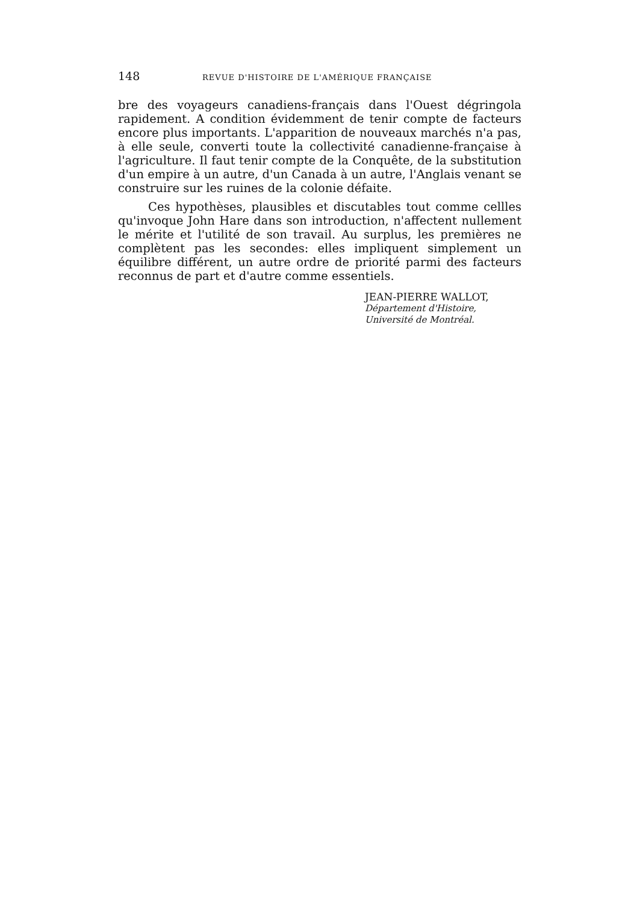148 REVUE D'HISTOIRE DE L'AMÉRIQUE FRANÇAISE
bre des voyageurs canadiens-français dans l'Ouest dégringola rapidement. A condition évidemment de tenir compte de facteurs encore plus importants. L'apparition de nouveaux marchés n'a pas, à elle seule, converti toute la collectivité canadienne-française à l'agriculture. Il faut tenir compte de la Conquête, de la substitution d'un empire à un autre, d'un Canada à un autre, l'Anglais venant se construire sur les ruines de la colonie défaite.
Ces hypothèses, plausibles et discutables tout comme cellles qu'invoque John Hare dans son introduction, n'affectent nullement le mérite et l'utilité de son travail. Au surplus, les premières ne complètent pas les secondes: elles impliquent simplement un équilibre différent, un autre ordre de priorité parmi des facteurs reconnus de part et d'autre comme essentiels.
JEAN-PIERRE WALLOT,
Département d'Histoire,
Université de Montréal.